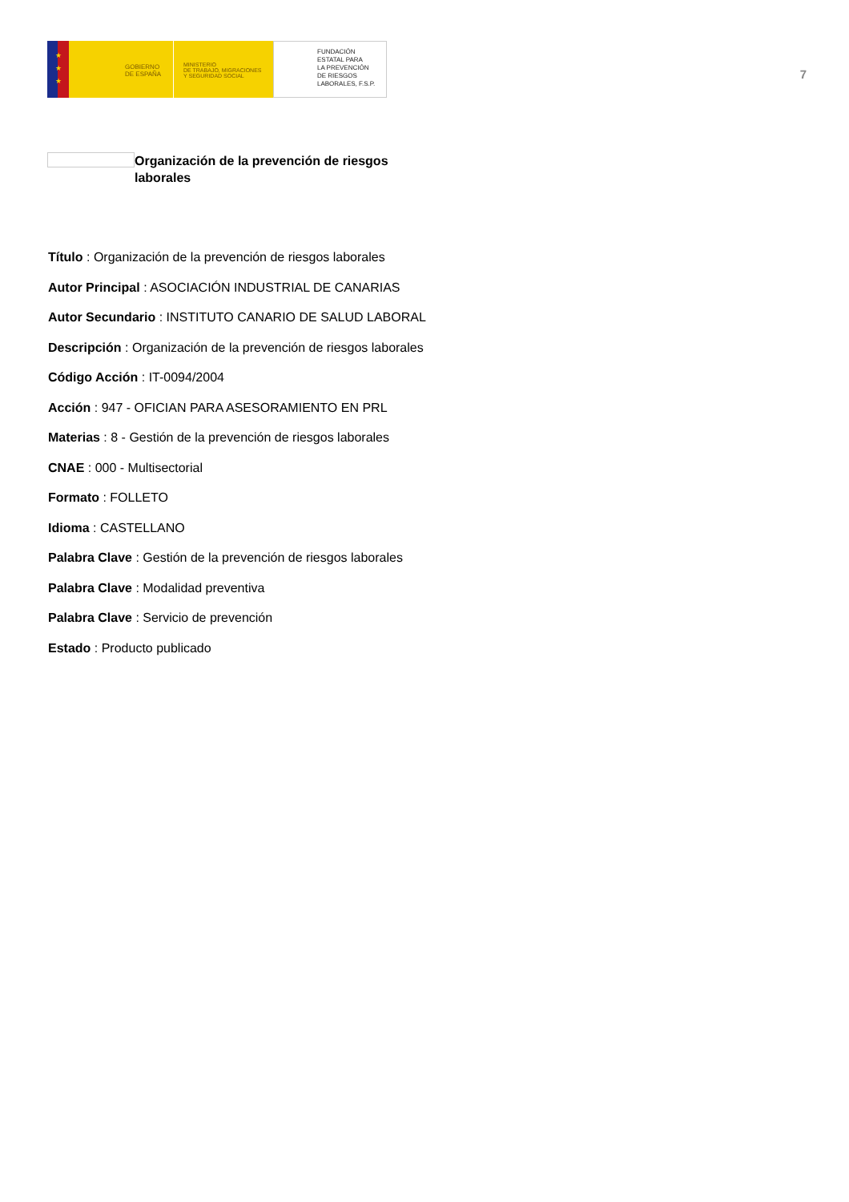★
★
★
GOBIERNO
DE ESPAÑA
MINISTERIO
DE TRABAJO, MIGRACIONES
Y SEGURIDAD SOCIAL
FUNDACIÓN
ESTATAL PARA
LA PREVENCIÓN
DE RIESGOS
LABORALES, F.S.P.
7
Organización de la prevención de riesgos laborales
Título : Organización de la prevención de riesgos laborales
Autor Principal : ASOCIACIÓN INDUSTRIAL DE CANARIAS
Autor Secundario : INSTITUTO CANARIO DE SALUD LABORAL
Descripción : Organización de la prevención de riesgos laborales
Código Acción : IT-0094/2004
Acción : 947 - OFICIAN PARA ASESORAMIENTO EN PRL
Materias : 8 - Gestión de la prevención de riesgos laborales
CNAE : 000 - Multisectorial
Formato : FOLLETO
Idioma : CASTELLANO
Palabra Clave : Gestión de la prevención de riesgos laborales
Palabra Clave : Modalidad preventiva
Palabra Clave : Servicio de prevención
Estado : Producto publicado